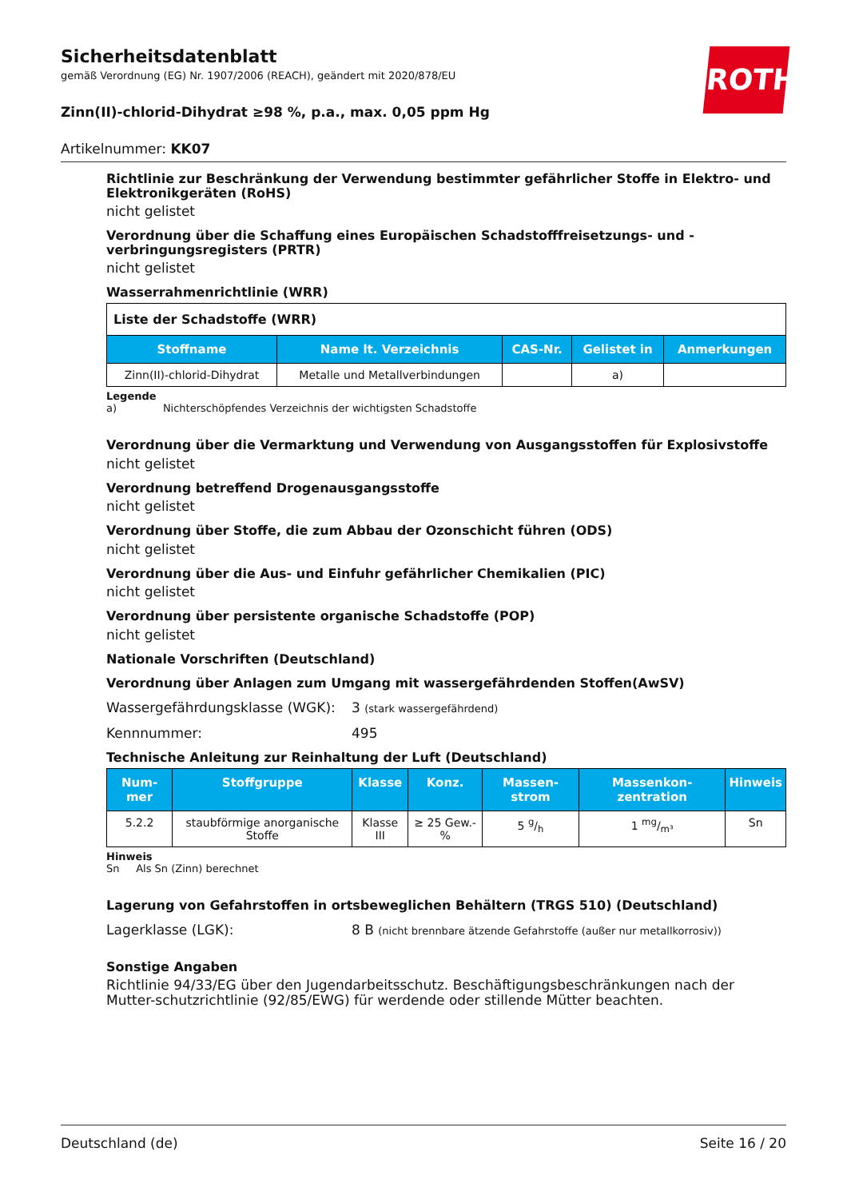ROTH
Sicherheitsdatenblatt
gemäß Verordnung (EG) Nr. 1907/2006 (REACH), geändert mit 2020/878/EU
Zinn(II)-chlorid-Dihydrat ≥98 %, p.a., max. 0,05 ppm Hg
Artikelnummer: KK07
Richtlinie zur Beschränkung der Verwendung bestimmter gefährlicher Stoffe in Elektro- und Elektronikgeräten (RoHS)
nicht gelistet
Verordnung über die Schaffung eines Europäischen Schadstofffreisetzungs- und -verbringungsregisters (PRTR)
nicht gelistet
Wasserrahmenrichtlinie (WRR)
Liste der Schadstoffe (WRR)
| Stoffname | Name lt. Verzeichnis | CAS-Nr. | Gelistet in | Anmerkungen |
| --- | --- | --- | --- | --- |
| Zinn(II)-chlorid-Dihydrat | Metalle und Metallverbindungen | | a) | |
Legende
a) Nichterschöpfendes Verzeichnis der wichtigsten Schadstoffe
Verordnung über die Vermarktung und Verwendung von Ausgangsstoffen für Explosivstoffe
nicht gelistet
Verordnung betreffend Drogenausgangsstoffe
nicht gelistet
Verordnung über Stoffe, die zum Abbau der Ozonschicht führen (ODS)
nicht gelistet
Verordnung über die Aus- und Einfuhr gefährlicher Chemikalien (PIC)
nicht gelistet
Verordnung über persistente organische Schadstoffe (POP)
nicht gelistet
Nationale Vorschriften (Deutschland)
Verordnung über Anlagen zum Umgang mit wassergefährdenden Stoffen(AwSV)
Wassergefährdungsklasse (WGK): 3 (stark wassergefährdend)
Kennnummer: 495
Technische Anleitung zur Reinhaltung der Luft (Deutschland)
| Num-mer | Stoffgruppe | Klasse | Konz. | Massen-strom | Massenkon-zentration | Hinweis |
| --- | --- | --- | --- | --- | --- | --- |
| 5.2.2 | staubförmige anorganische Stoffe | Klasse III | ≥ 25 Gew.-% | 5 g/h | 1 mg/m³ | Sn |
Hinweis
Sn Als Sn (Zinn) berechnet
Lagerung von Gefahrstoffen in ortsbeweglichen Behältern (TRGS 510) (Deutschland)
Lagerklasse (LGK): 8 B (nicht brennbare ätzende Gefahrstoffe (außer nur metallkorrosiv))
Sonstige Angaben
Richtlinie 94/33/EG über den Jugendarbeitsschutz. Beschäftigungsbeschränkungen nach der Mutter-schutzrichtlinie (92/85/EWG) für werdende oder stillende Mütter beachten.
Deutschland (de) Seite 16 / 20